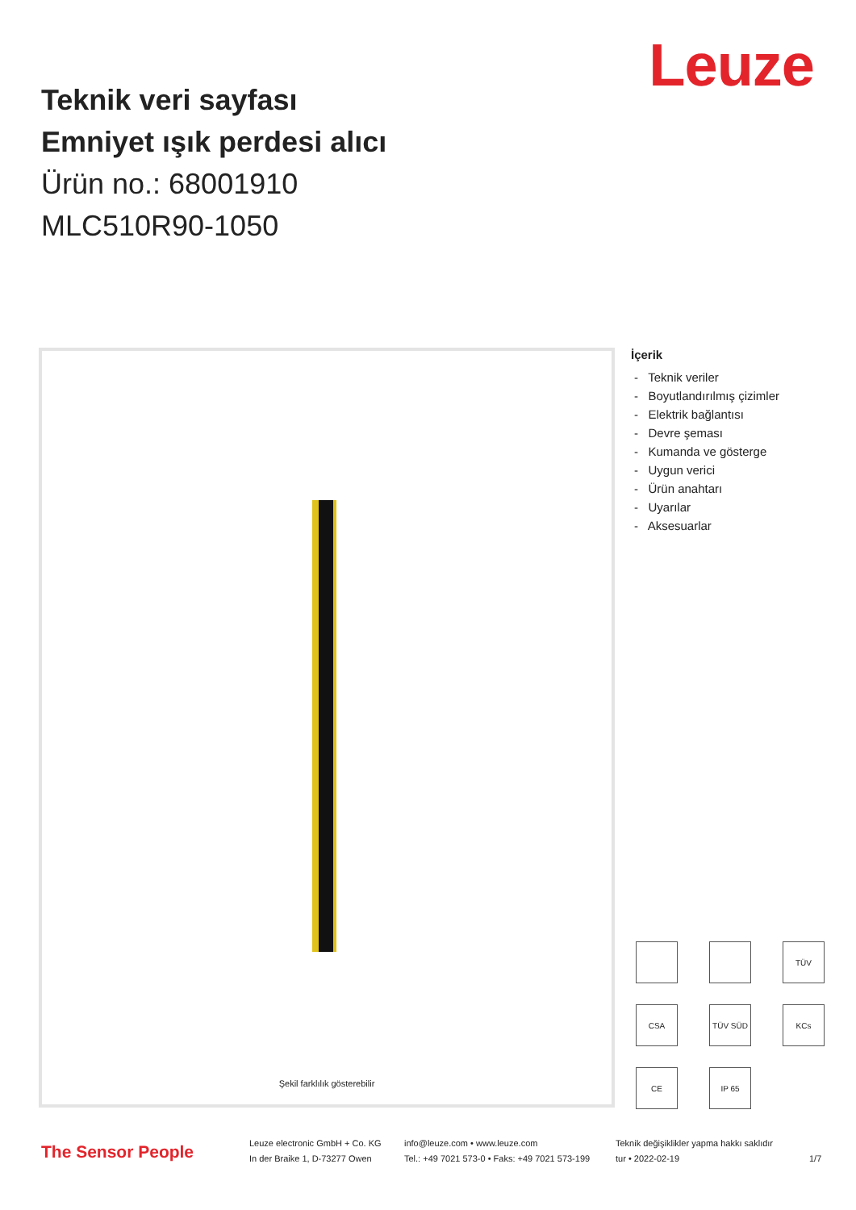Leuze
Teknik veri sayfası
Emniyet ışık perdesi alıcı
Ürün no.: 68001910
MLC510R90-1050
Şekil farklılık gösterebilir
İçerik
- Teknik veriler
- Boyutlandırılmış çizimler
- Elektrik bağlantısı
- Devre şeması
- Kumanda ve gösterge
- Uygun verici
- Ürün anahtarı
- Uyarılar
- Aksesuarlar
TÜV
CSA
TÜV SÜD
KCs
CE
IP 65
The Sensor People
Leuze electronic GmbH + Co. KG
In der Braike 1, D-73277 Owen
info@leuze.com • www.leuze.com
Tel.: +49 7021 573-0 • Faks: +49 7021 573-199
Teknik değişiklikler yapma hakkı saklıdır
tur • 2022-02-19
1/7